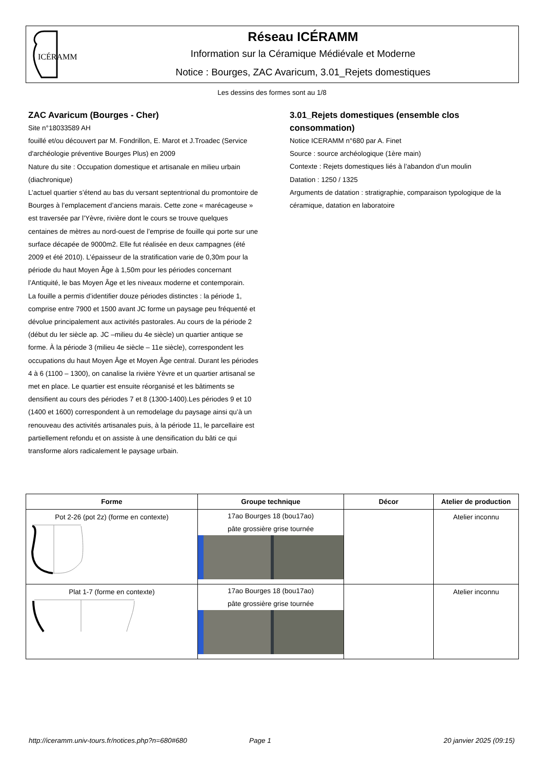ICÉRAMM
Réseau ICÉRAMM
Information sur la Céramique Médiévale et Moderne
Notice : Bourges, ZAC Avaricum, 3.01_Rejets domestiques
Les dessins des formes sont au 1/8
ZAC Avaricum (Bourges - Cher)
Site n°18033589 AH
fouillé et/ou découvert par M. Fondrillon, E. Marot et J.Troadec (Service d'archéologie préventive Bourges Plus) en 2009
Nature du site : Occupation domestique et artisanale en milieu urbain (diachronique)
L’actuel quartier s’étend au bas du versant septentrional du promontoire de Bourges à l’emplacement d’anciens marais. Cette zone « marécageuse » est traversée par l’Yèvre, rivière dont le cours se trouve quelques centaines de mètres au nord-ouest de l’emprise de fouille qui porte sur une surface décapée de 9000m2. Elle fut réalisée en deux campagnes (été 2009 et été 2010). L’épaisseur de la stratification varie de 0,30m pour la période du haut Moyen Âge à 1,50m pour les périodes concernant l’Antiquité, le bas Moyen Âge et les niveaux moderne et contemporain.
La fouille a permis d’identifier douze périodes distinctes : la période 1, comprise entre 7900 et 1500 avant JC forme un paysage peu fréquenté et dévolue principalement aux activités pastorales. Au cours de la période 2 (début du Ier siècle ap. JC –milieu du 4e siècle) un quartier antique se forme. À la période 3 (milieu 4e siècle – 11e siècle), correspondent les occupations du haut Moyen Âge et Moyen Âge central. Durant les périodes 4 à 6 (1100 – 1300), on canalise la rivière Yèvre et un quartier artisanal se met en place. Le quartier est ensuite réorganisé et les bâtiments se densifient au cours des périodes 7 et 8 (1300-1400).Les périodes 9 et 10 (1400 et 1600) correspondent à un remodelage du paysage ainsi qu’à un renouveau des activités artisanales puis, à la période 11, le parcellaire est partiellement refondu et on assiste à une densification du bâti ce qui transforme alors radicalement le paysage urbain.
3.01_Rejets domestiques (ensemble clos consommation)
Notice ICERAMM n°680 par A. Finet
Source : source archéologique (1ère main)
Contexte : Rejets domestiques liés à l’abandon d’un moulin
Datation : 1250 / 1325
Arguments de datation : stratigraphie, comparaison typologique de la céramique, datation en laboratoire
| Forme | Groupe technique | Décor | Atelier de production |
| --- | --- | --- | --- |
| Pot 2-26 (pot 2z) (forme en contexte) | 17ao Bourges 18 (bou17ao) pâte grossière grise tournée | | Atelier inconnu |
| Plat 1-7 (forme en contexte) | 17ao Bourges 18 (bou17ao) pâte grossière grise tournée | | Atelier inconnu |
http://iceramm.univ-tours.fr/notices.php?n=680#680 Page 1 20 janvier 2025 (09:15)